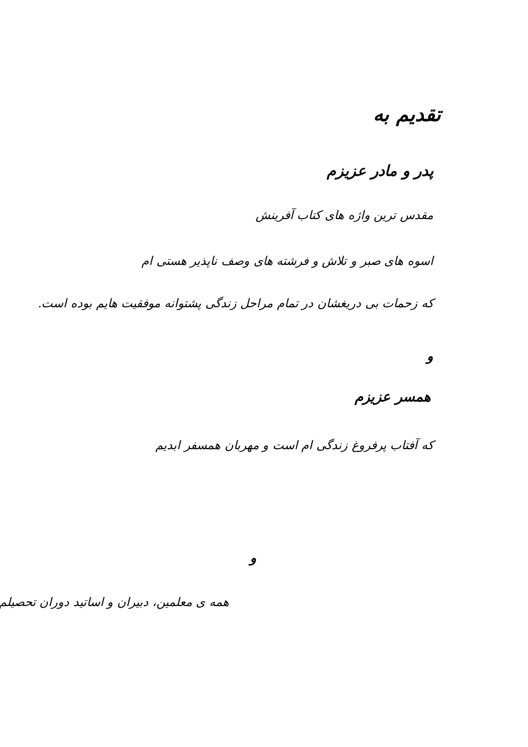تقدیم به
پدر و مادر عزیزم
مقدس ترین واژه های کتاب آفرینش
اسوه های صبر و تلاش و فرشته های وصف ناپذیر هستی ام
که زحمات بی دریغشان در تمام مراحل زندگی پشتوانه موفقیت هایم بوده است.
و
همسر عزیزم
که آفتاب پرفروغ زندگی ام است و مهربان همسفر ابدیم
و
همه ی معلمین، دبیران و اساتید دوران تحصیلم